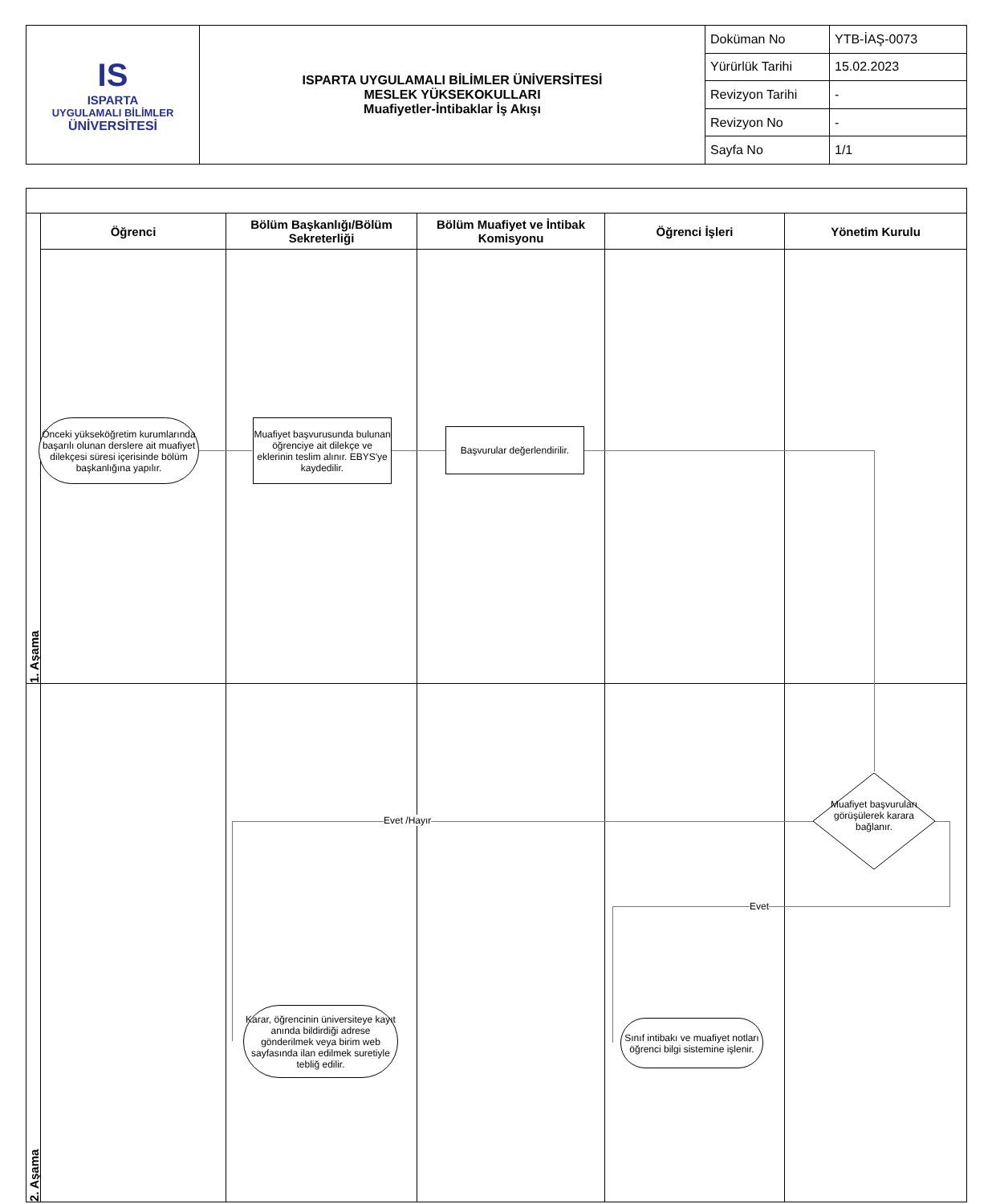| IS ISPARTA UYGULAMALI BİLİMLER ÜNİVERSİTESİ | ISPARTA UYGULAMALI BİLİMLER ÜNİVERSİTESİ MESLEK YÜKSEKOKULLARI Muafiyetler-İntibaklar İş Akışı | Doküman No | YTB-İAŞ-0073 |
| | | Yürürlük Tarihi | 15.02.2023 |
| | | Revizyon Tarihi | - |
| | | Revizyon No | - |
| | | Sayfa No | 1/1 |
| 1. Aşama | Öğrenci | Bölüm Başkanlığı/Bölüm Sekreterliği | Bölüm Muafiyet ve İntibak Komisyonu | Öğrenci İşleri | Yönetim Kurulu |
| 2. Aşama | | | | | |
Önceki yükseköğretim kurumlarında başarılı olunan derslere ait muafiyet dilekçesi süresi içerisinde bölüm başkanlığına yapılır.
Muafiyet başvurusunda bulunan öğrenciye ait dilekçe ve eklerinin teslim alınır. EBYS'ye kaydedilir.
Başvurular değerlendirilir.
Muafiyet başvuruları görüşülerek karara bağlanır.
Evet /Hayır
Evet
Karar, öğrencinin üniversiteye kayıt anında bildirdiği adrese gönderilmek veya birim web sayfasında ilan edilmek suretiyle tebliğ edilir.
Sınıf intibakı ve muafiyet notları öğrenci bilgi sistemine işlenir.